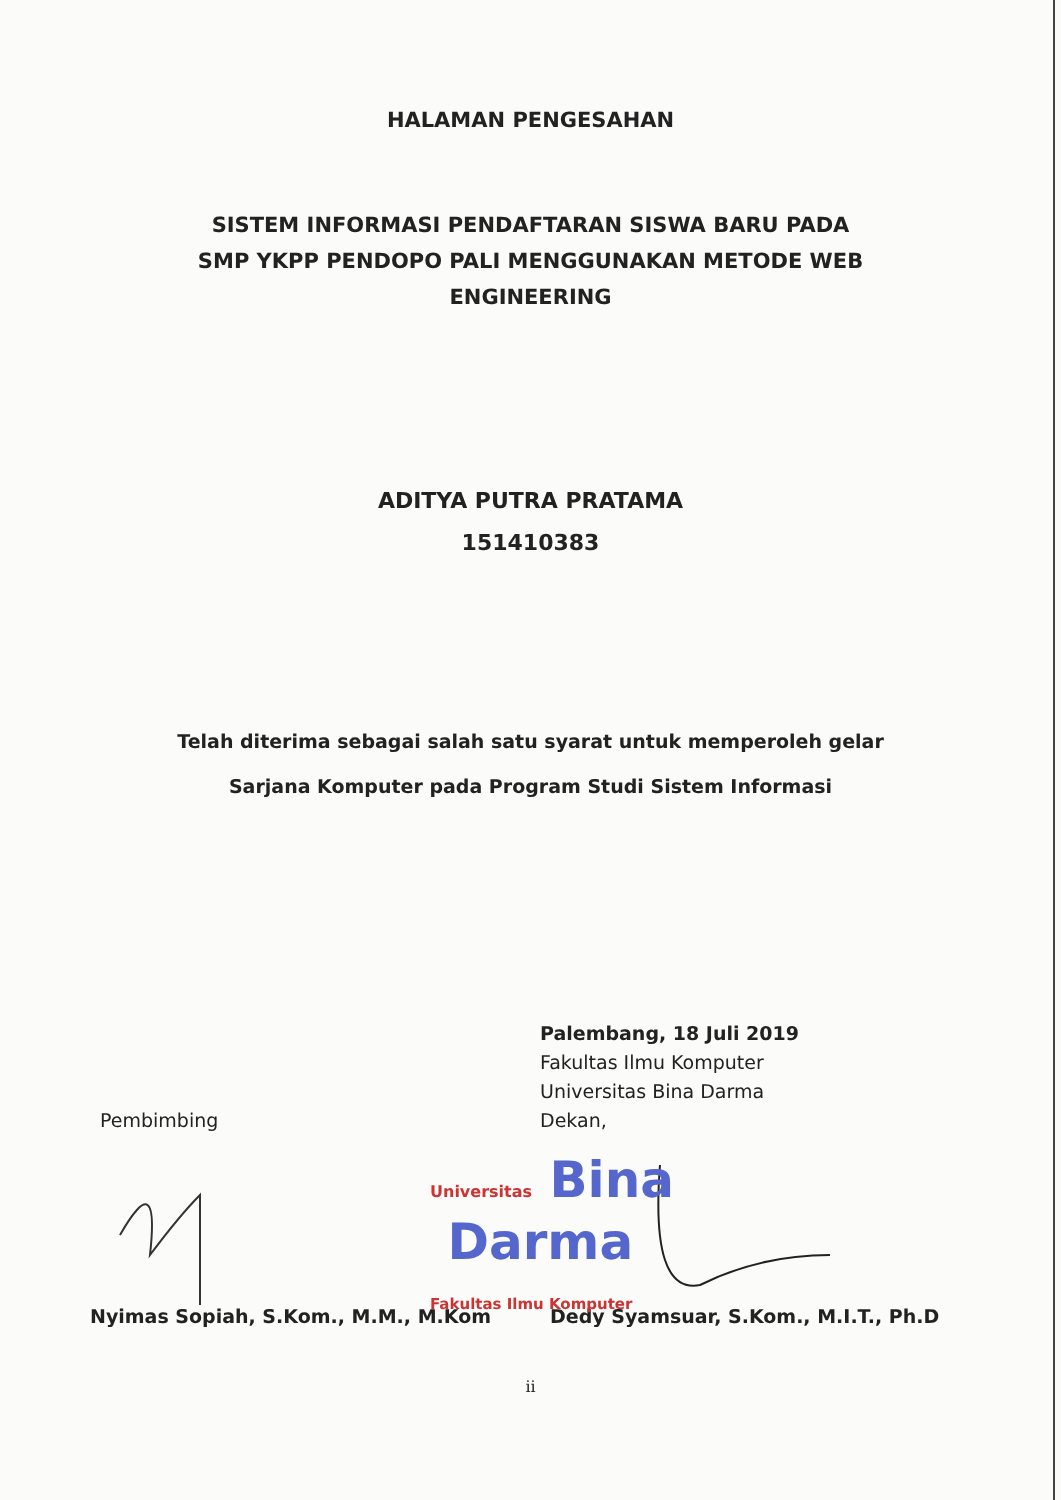HALAMAN PENGESAHAN
SISTEM INFORMASI PENDAFTARAN SISWA BARU PADA
SMP YKPP PENDOPO PALI MENGGUNAKAN METODE WEB
ENGINEERING
ADITYA PUTRA PRATAMA
151410383
Telah diterima sebagai salah satu syarat untuk memperoleh gelar
Sarjana Komputer pada Program Studi Sistem Informasi
Pembimbing
Palembang, 18 Juli 2019
Fakultas Ilmu Komputer
Universitas Bina Darma
Dekan,
Universitas Bina
Darma
Fakultas Ilmu Komputer
Nyimas Sopiah, S.Kom., M.M., M.Kom Dedy Syamsuar, S.Kom., M.I.T., Ph.D
ii